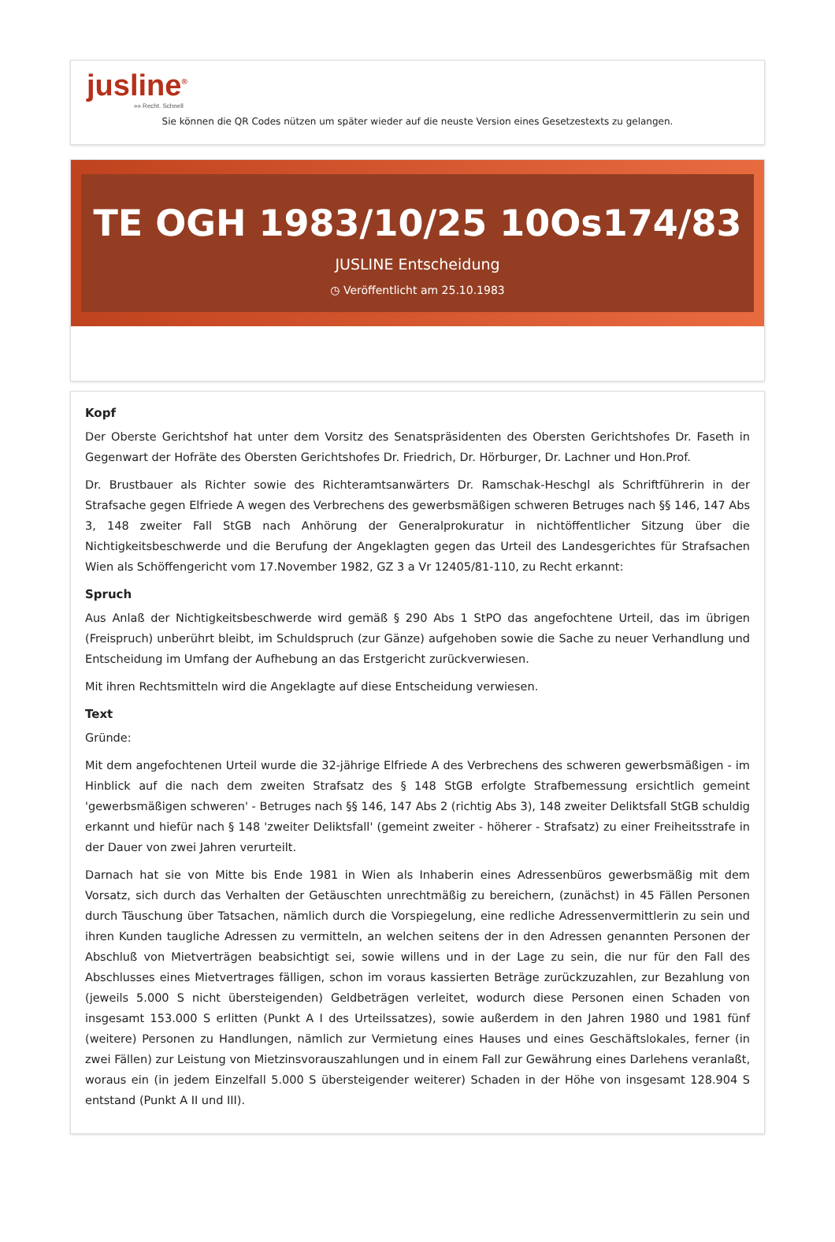jusline<sup>®</sup>
»» Recht. Schnell
Sie können die QR Codes nützen um später wieder auf die neuste Version eines Gesetzestexts zu gelangen.
TE OGH 1983/10/25 10Os174/83
JUSLINE Entscheidung
◷ Veröffentlicht am 25.10.1983
Kopf
Der Oberste Gerichtshof hat unter dem Vorsitz des Senatspräsidenten des Obersten Gerichtshofes Dr. Faseth in Gegenwart der Hofräte des Obersten Gerichtshofes Dr. Friedrich, Dr. Hörburger, Dr. Lachner und Hon.Prof.
Dr. Brustbauer als Richter sowie des Richteramtsanwärters Dr. Ramschak-Heschgl als Schriftführerin in der Strafsache gegen Elfriede A wegen des Verbrechens des gewerbsmäßigen schweren Betruges nach §§ 146, 147 Abs 3, 148 zweiter Fall StGB nach Anhörung der Generalprokuratur in nichtöffentlicher Sitzung über die Nichtigkeitsbeschwerde und die Berufung der Angeklagten gegen das Urteil des Landesgerichtes für Strafsachen Wien als Schöffengericht vom 17.November 1982, GZ 3 a Vr 12405/81-110, zu Recht erkannt:
Spruch
Aus Anlaß der Nichtigkeitsbeschwerde wird gemäß § 290 Abs 1 StPO das angefochtene Urteil, das im übrigen (Freispruch) unberührt bleibt, im Schuldspruch (zur Gänze) aufgehoben sowie die Sache zu neuer Verhandlung und Entscheidung im Umfang der Aufhebung an das Erstgericht zurückverwiesen.
Mit ihren Rechtsmitteln wird die Angeklagte auf diese Entscheidung verwiesen.
Text
Gründe:
Mit dem angefochtenen Urteil wurde die 32-jährige Elfriede A des Verbrechens des schweren gewerbsmäßigen - im Hinblick auf die nach dem zweiten Strafsatz des § 148 StGB erfolgte Strafbemessung ersichtlich gemeint 'gewerbsmäßigen schweren' - Betruges nach §§ 146, 147 Abs 2 (richtig Abs 3), 148 zweiter Deliktsfall StGB schuldig erkannt und hiefür nach § 148 'zweiter Deliktsfall' (gemeint zweiter - höherer - Strafsatz) zu einer Freiheitsstrafe in der Dauer von zwei Jahren verurteilt.
Darnach hat sie von Mitte bis Ende 1981 in Wien als Inhaberin eines Adressenbüros gewerbsmäßig mit dem Vorsatz, sich durch das Verhalten der Getäuschten unrechtmäßig zu bereichern, (zunächst) in 45 Fällen Personen durch Täuschung über Tatsachen, nämlich durch die Vorspiegelung, eine redliche Adressenvermittlerin zu sein und ihren Kunden taugliche Adressen zu vermitteln, an welchen seitens der in den Adressen genannten Personen der Abschluß von Mietverträgen beabsichtigt sei, sowie willens und in der Lage zu sein, die nur für den Fall des Abschlusses eines Mietvertrages fälligen, schon im voraus kassierten Beträge zurückzuzahlen, zur Bezahlung von (jeweils 5.000 S nicht übersteigenden) Geldbeträgen verleitet, wodurch diese Personen einen Schaden von insgesamt 153.000 S erlitten (Punkt A I des Urteilssatzes), sowie außerdem in den Jahren 1980 und 1981 fünf (weitere) Personen zu Handlungen, nämlich zur Vermietung eines Hauses und eines Geschäftslokales, ferner (in zwei Fällen) zur Leistung von Mietzinsvorauszahlungen und in einem Fall zur Gewährung eines Darlehens veranlaßt, woraus ein (in jedem Einzelfall 5.000 S übersteigender weiterer) Schaden in der Höhe von insgesamt 128.904 S entstand (Punkt A II und III).